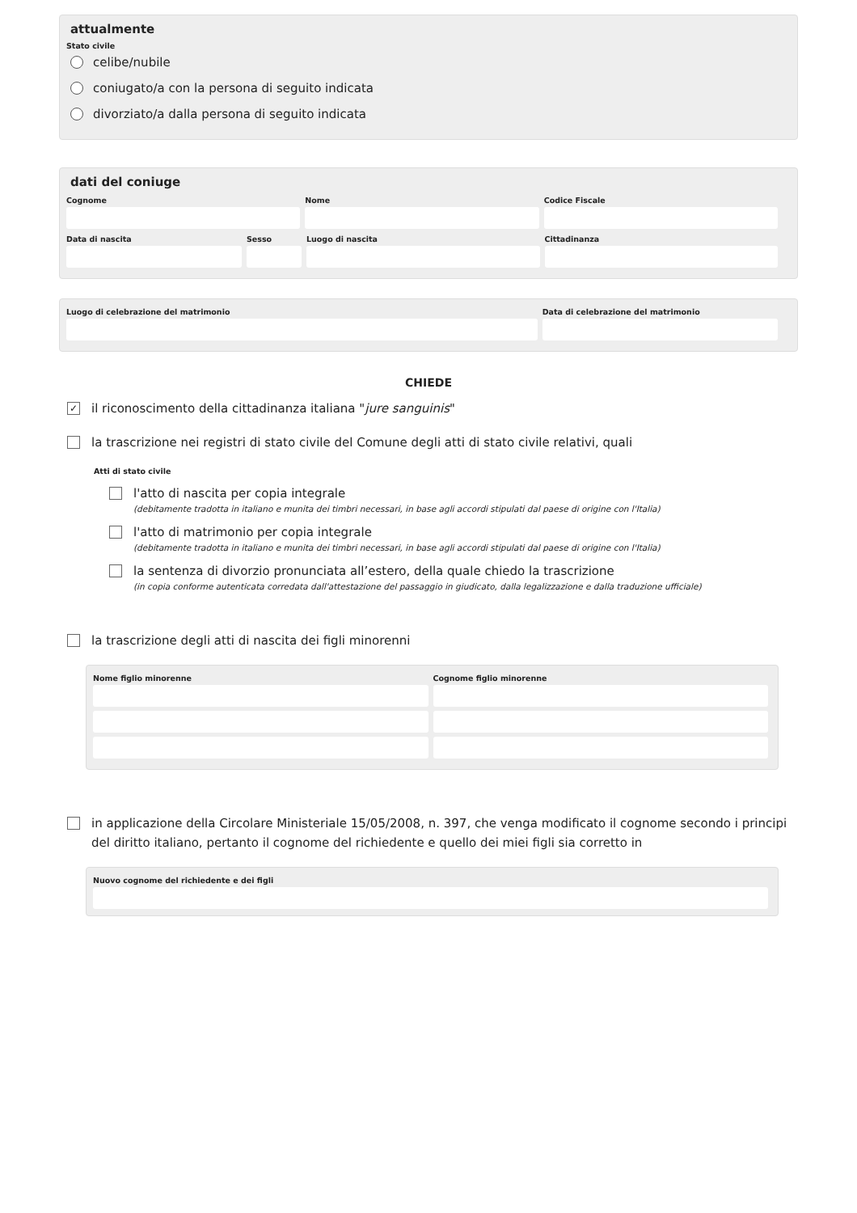attualmente
Stato civile
celibe/nubile
coniugato/a con la persona di seguito indicata
divorziato/a dalla persona di seguito indicata
dati del coniuge
Cognome Nome Codice Fiscale
Data di nascita Sesso Luogo di nascita Cittadinanza
Luogo di celebrazione del matrimonio
Data di celebrazione del matrimonio
CHIEDE
✓ il riconoscimento della cittadinanza italiana "jure sanguinis"
la trascrizione nei registri di stato civile del Comune degli atti di stato civile relativi, quali
Atti di stato civile
l'atto di nascita per copia integrale
(debitamente tradotta in italiano e munita dei timbri necessari, in base agli accordi stipulati dal paese di origine con l'Italia)
l'atto di matrimonio per copia integrale
(debitamente tradotta in italiano e munita dei timbri necessari, in base agli accordi stipulati dal paese di origine con l'Italia)
la sentenza di divorzio pronunciata all’estero, della quale chiedo la trascrizione
(in copia conforme autenticata corredata dall'attestazione del passaggio in giudicato, dalla legalizzazione e dalla traduzione ufficiale)
la trascrizione degli atti di nascita dei figli minorenni
Nome figlio minorenne Cognome figlio minorenne
in applicazione della Circolare Ministeriale 15/05/2008, n. 397, che venga modificato il cognome secondo i principi del diritto italiano, pertanto il cognome del richiedente e quello dei miei figli sia corretto in
Nuovo cognome del richiedente e dei figli